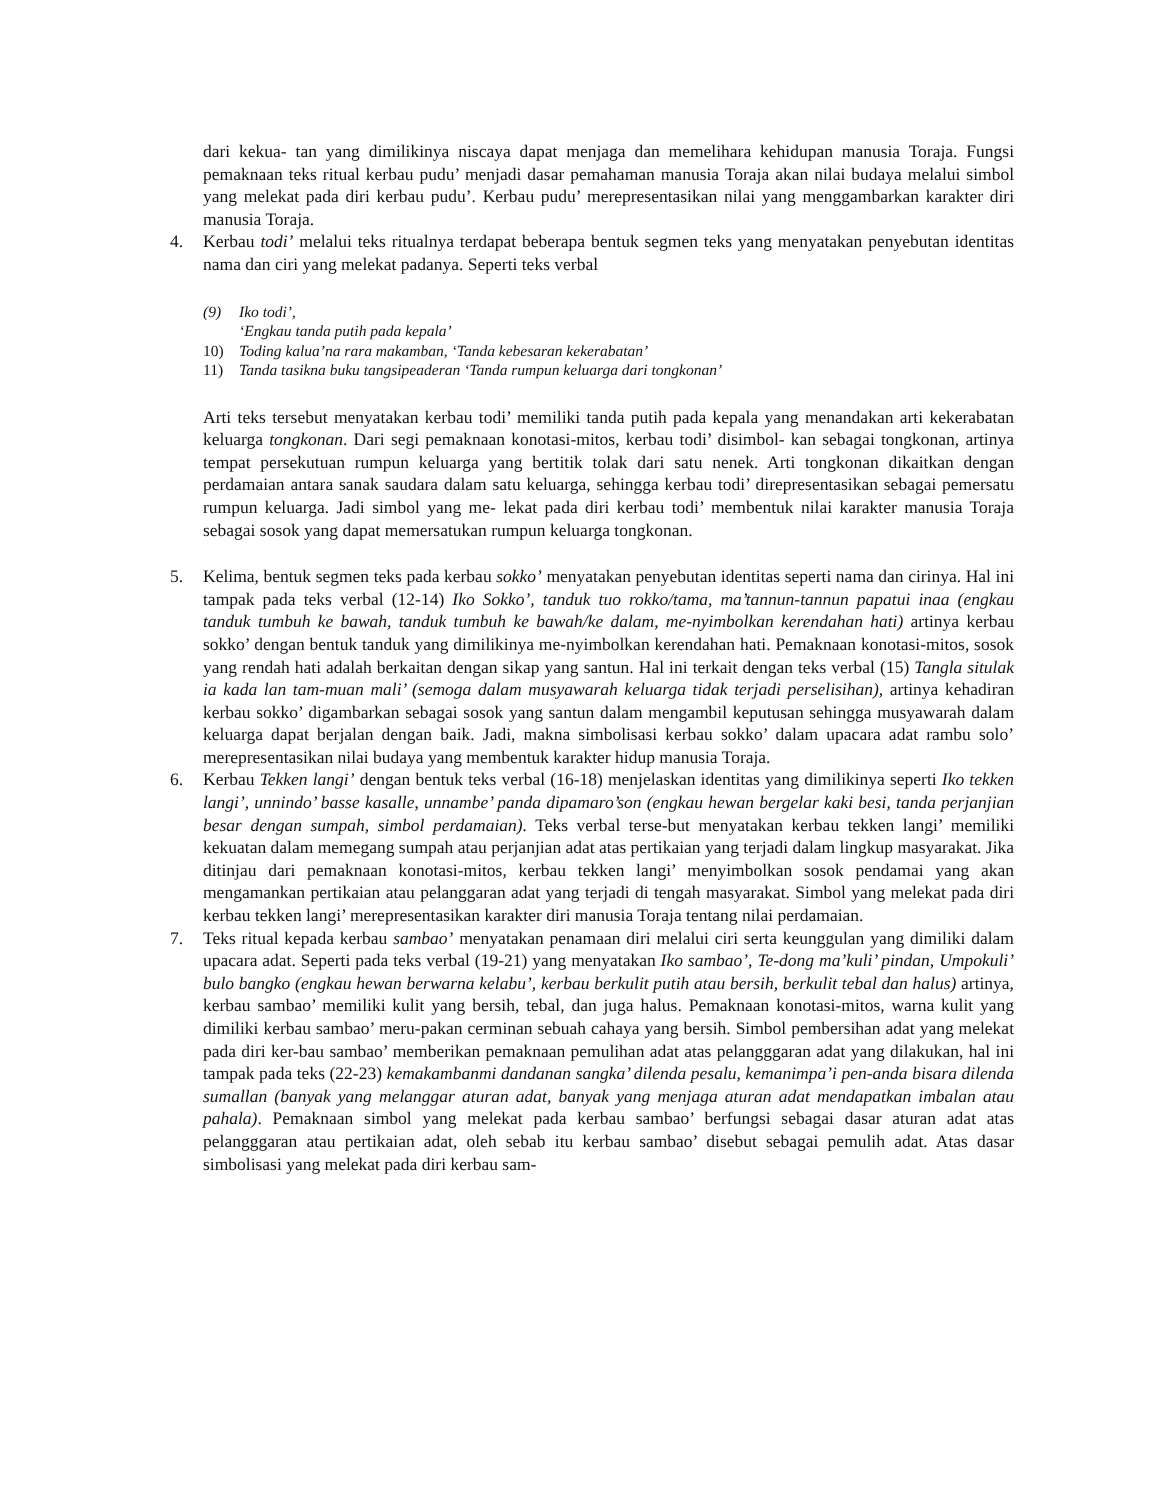dari kekua- tan yang dimilikinya niscaya dapat menjaga dan memelihara kehidupan manusia Toraja. Fungsi pemaknaan teks ritual kerbau pudu’ menjadi dasar pemahaman manusia Toraja akan nilai budaya melalui simbol yang melekat pada diri kerbau pudu’. Kerbau pudu’ merepresentasikan nilai yang menggambarkan karakter diri manusia Toraja.
4. Kerbau todi’ melalui teks ritualnya terdapat beberapa bentuk segmen teks yang menyatakan penyebutan identitas nama dan ciri yang melekat padanya. Seperti teks verbal
(9) Iko todi’,
‘Engkau tanda putih pada kepala’
10) Toding kalua’na rara makamban, ‘Tanda kebesaran kekerabatan’
11) Tanda tasikna buku tangsipeaderan ‘Tanda rumpun keluarga dari tongkonan’
Arti teks tersebut menyatakan kerbau todi’ memiliki tanda putih pada kepala yang menandakan arti kekerabatan keluarga tongkonan. Dari segi pemaknaan konotasi-mitos, kerbau todi’ disimbol- kan sebagai tongkonan, artinya tempat persekutuan rumpun keluarga yang bertitik tolak dari satu nenek. Arti tongkonan dikaitkan dengan perdamaian antara sanak saudara dalam satu keluarga, sehingga kerbau todi’ direpresentasikan sebagai pemersatu rumpun keluarga. Jadi simbol yang me- lekat pada diri kerbau todi’ membentuk nilai karakter manusia Toraja sebagai sosok yang dapat memersatukan rumpun keluarga tongkonan.
5. Kelima, bentuk segmen teks pada kerbau sokko’ menyatakan penyebutan identitas seperti nama dan cirinya. Hal ini tampak pada teks verbal (12-14) Iko Sokko’, tanduk tuo rokko/tama, ma’tannun-tannun papatui inaa (engkau tanduk tumbuh ke bawah, tanduk tumbuh ke bawah/ke dalam, me-nyimbolkan kerendahan hati) artinya kerbau sokko’ dengan bentuk tanduk yang dimilikinya me-nyimbolkan kerendahan hati. Pemaknaan konotasi-mitos, sosok yang rendah hati adalah berkaitan dengan sikap yang santun. Hal ini terkait dengan teks verbal (15) Tangla situlak ia kada lan tam-muan mali’ (semoga dalam musyawarah keluarga tidak terjadi perselisihan), artinya kehadiran kerbau sokko’ digambarkan sebagai sosok yang santun dalam mengambil keputusan sehingga musyawarah dalam keluarga dapat berjalan dengan baik. Jadi, makna simbolisasi kerbau sokko’ dalam upacara adat rambu solo’ merepresentasikan nilai budaya yang membentuk karakter hidup manusia Toraja.
6. Kerbau Tekken langi’ dengan bentuk teks verbal (16-18) menjelaskan identitas yang dimilikinya seperti Iko tekken langi’, unnindo’ basse kasalle, unnambe’ panda dipamaro’son (engkau hewan bergelar kaki besi, tanda perjanjian besar dengan sumpah, simbol perdamaian). Teks verbal terse-but menyatakan kerbau tekken langi’ memiliki kekuatan dalam memegang sumpah atau perjanjian adat atas pertikaian yang terjadi dalam lingkup masyarakat. Jika ditinjau dari pemaknaan konotasi-mitos, kerbau tekken langi’ menyimbolkan sosok pendamai yang akan mengamankan pertikaian atau pelanggaran adat yang terjadi di tengah masyarakat. Simbol yang melekat pada diri kerbau tekken langi’ merepresentasikan karakter diri manusia Toraja tentang nilai perdamaian.
7. Teks ritual kepada kerbau sambao’ menyatakan penamaan diri melalui ciri serta keunggulan yang dimiliki dalam upacara adat. Seperti pada teks verbal (19-21) yang menyatakan Iko sambao’, Te-dong ma’kuli’ pindan, Umpokuli’ bulo bangko (engkau hewan berwarna kelabu’, kerbau berkulit putih atau bersih, berkulit tebal dan halus) artinya, kerbau sambao’ memiliki kulit yang bersih, tebal, dan juga halus. Pemaknaan konotasi-mitos, warna kulit yang dimiliki kerbau sambao’ meru-pakan cerminan sebuah cahaya yang bersih. Simbol pembersihan adat yang melekat pada diri ker-bau sambao’ memberikan pemaknaan pemulihan adat atas pelangggaran adat yang dilakukan, hal ini tampak pada teks (22-23) kemakambanmi dandanan sangka’ dilenda pesalu, kemanimpa’i pen-anda bisara dilenda sumallan (banyak yang melanggar aturan adat, banyak yang menjaga aturan adat mendapatkan imbalan atau pahala). Pemaknaan simbol yang melekat pada kerbau sambao’ berfungsi sebagai dasar aturan adat atas pelangggaran atau pertikaian adat, oleh sebab itu kerbau sambao’ disebut sebagai pemulih adat. Atas dasar simbolisasi yang melekat pada diri kerbau sam-